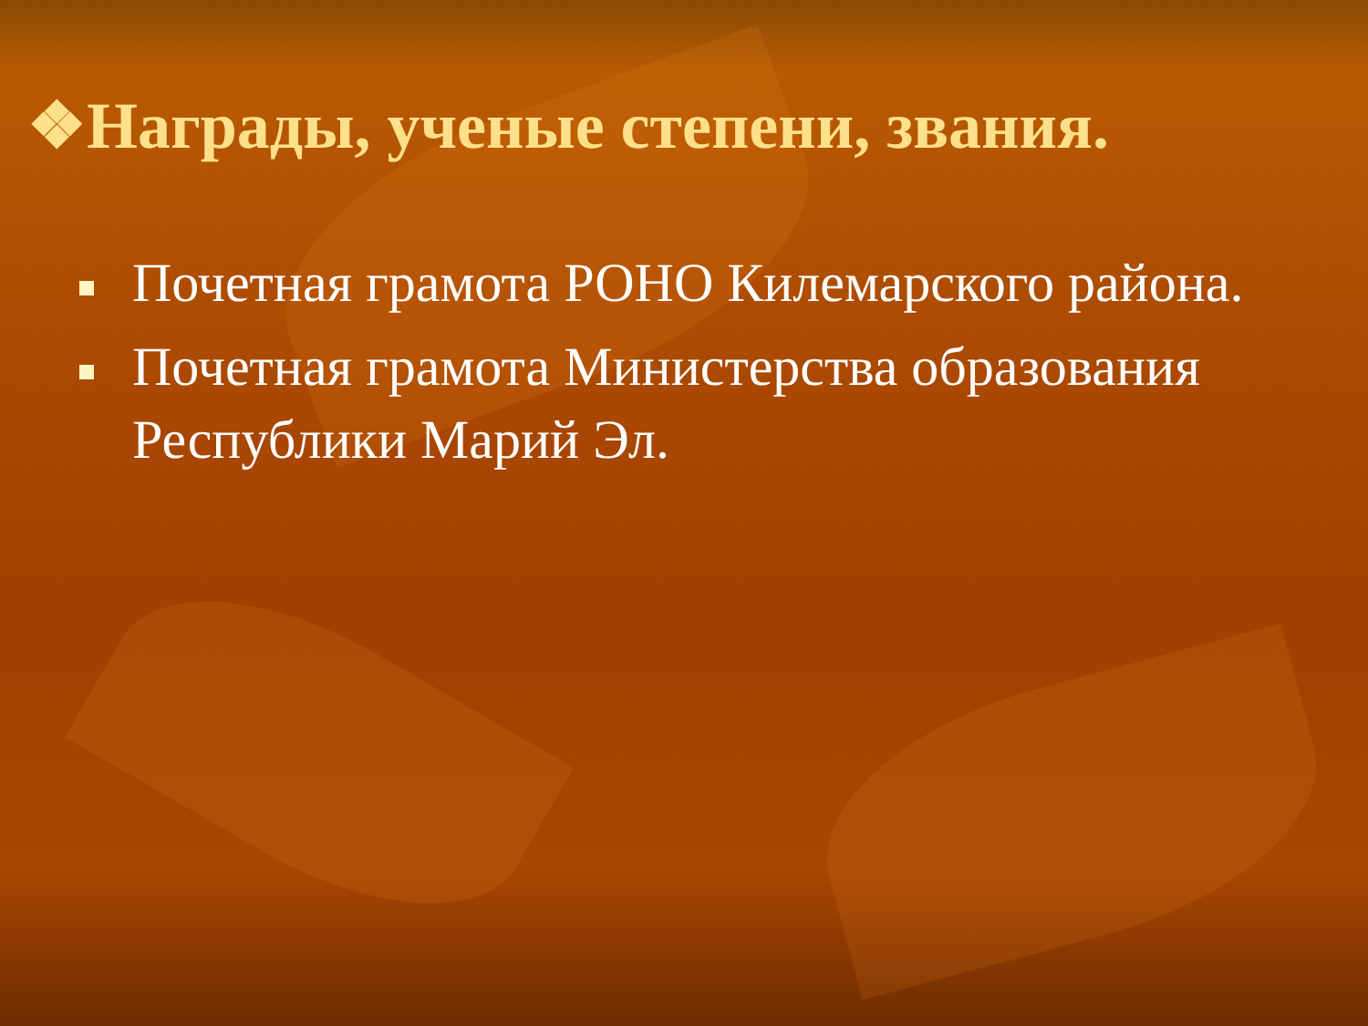❖Награды, ученые степени, звания.
Почетная грамота РОНО Килемарского района.
Почетная грамота Министерства образования Республики Марий Эл.